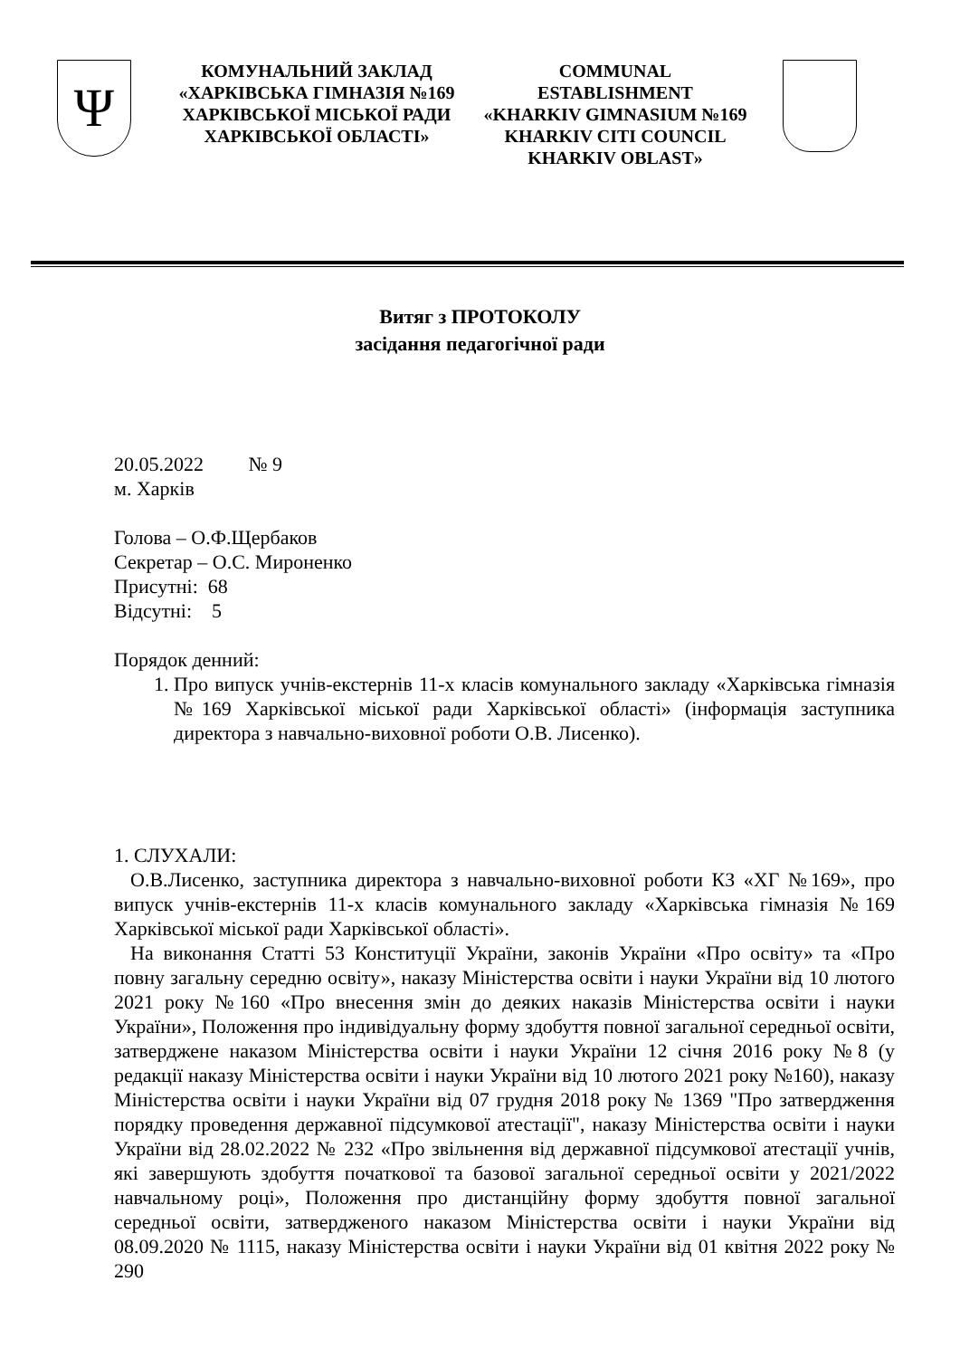Ψ
КОМУНАЛЬНИЙ ЗАКЛАД
«ХАРКІВСЬКА ГІМНАЗІЯ №169
ХАРКІВСЬКОЇ МІСЬКОЇ РАДИ
ХАРКІВСЬКОЇ ОБЛАСТІ»
COMMUNAL
ESTABLISHMENT
«KHARKIV GIMNASIUM №169
KHARKIV CITI COUNCIL
KHARKIV OBLAST»
Витяг з ПРОТОКОЛУ
засідання педагогічної ради
20.05.2022 № 9
м. Харків
Голова – О.Ф.Щербаков
Секретар – О.С. Мироненко
Присутні: 68
Відсутні: 5
Порядок денний:
1. Про випуск учнів-екстернів 11-х класів комунального закладу «Харківська гімназія №169 Харківської міської ради Харківської області» (інформація заступника директора з навчально-виховної роботи О.В. Лисенко).
1. СЛУХАЛИ:
О.В.Лисенко, заступника директора з навчально-виховної роботи КЗ «ХГ №169», про випуск учнів-екстернів 11-х класів комунального закладу «Харківська гімназія №169 Харківської міської ради Харківської області».
На виконання Статті 53 Конституції України, законів України «Про освіту» та «Про повну загальну середню освіту», наказу Міністерства освіти і науки України від 10 лютого 2021 року №160 «Про внесення змін до деяких наказів Міністерства освіти і науки України», Положення про індивідуальну форму здобуття повної загальної середньої освіти, затверджене наказом Міністерства освіти і науки України 12 січня 2016 року №8 (у редакції наказу Міністерства освіти і науки України від 10 лютого 2021 року №160), наказу Міністерства освіти і науки України від 07 грудня 2018 року № 1369 "Про затвердження порядку проведення державної підсумкової атестації", наказу Міністерства освіти і науки України від 28.02.2022 № 232 «Про звільнення від державної підсумкової атестації учнів, які завершують здобуття початкової та базової загальної середньої освіти у 2021/2022 навчальному році», Положення про дистанційну форму здобуття повної загальної середньої освіти, затвердженого наказом Міністерства освіти і науки України від 08.09.2020 № 1115, наказу Міністерства освіти і науки України від 01 квітня 2022 року № 290